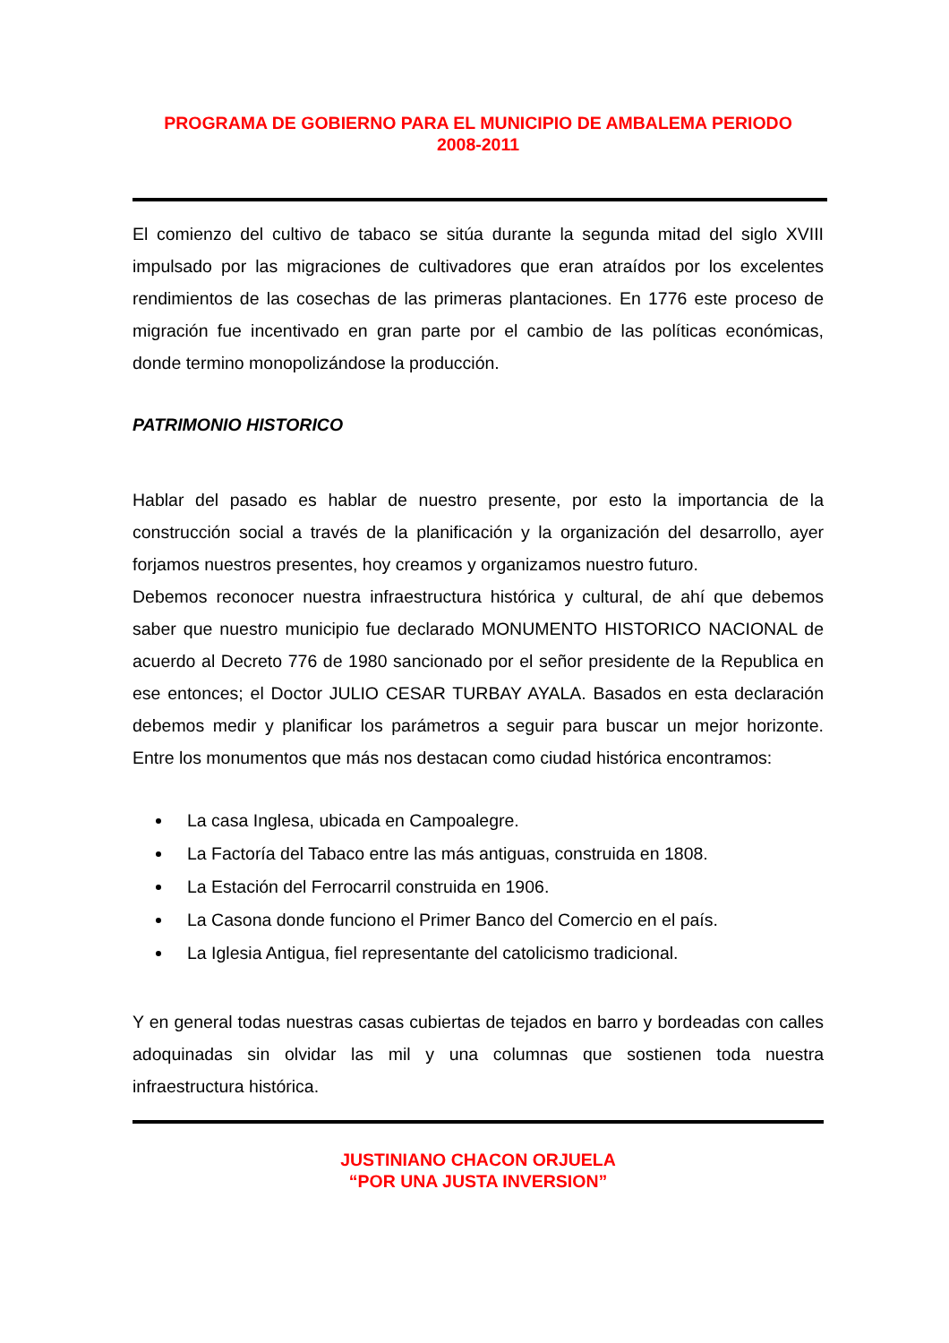PROGRAMA DE GOBIERNO PARA EL MUNICIPIO DE AMBALEMA PERIODO
2008-2011
El comienzo del cultivo de tabaco se sitúa durante la segunda mitad del siglo XVIII impulsado por las migraciones de cultivadores que eran atraídos por los excelentes rendimientos de las cosechas de las primeras plantaciones. En 1776 este proceso de migración fue incentivado en gran parte por el cambio de las políticas económicas, donde termino monopolizándose la producción.
PATRIMONIO HISTORICO
Hablar del pasado es hablar de nuestro presente, por esto la importancia de la construcción social a través de la planificación y la organización del desarrollo, ayer forjamos nuestros presentes, hoy creamos y organizamos nuestro futuro.
Debemos reconocer nuestra infraestructura histórica y cultural, de ahí que debemos saber que nuestro municipio fue declarado MONUMENTO HISTORICO NACIONAL de acuerdo al Decreto 776 de 1980 sancionado por el señor presidente de la Republica en ese entonces; el Doctor JULIO CESAR TURBAY AYALA. Basados en esta declaración debemos medir y planificar los parámetros a seguir para buscar un mejor horizonte. Entre los monumentos que más nos destacan como ciudad histórica encontramos:
La casa Inglesa, ubicada en Campoalegre.
La Factoría del Tabaco entre las más antiguas, construida en 1808.
La Estación del Ferrocarril construida en 1906.
La Casona donde funciono el Primer Banco del Comercio en el país.
La Iglesia Antigua, fiel representante del catolicismo tradicional.
Y en general todas nuestras casas cubiertas de tejados en barro y bordeadas con calles adoquinadas sin olvidar las mil y una columnas que sostienen toda nuestra infraestructura histórica.
JUSTINIANO CHACON ORJUELA
“POR UNA JUSTA INVERSION”